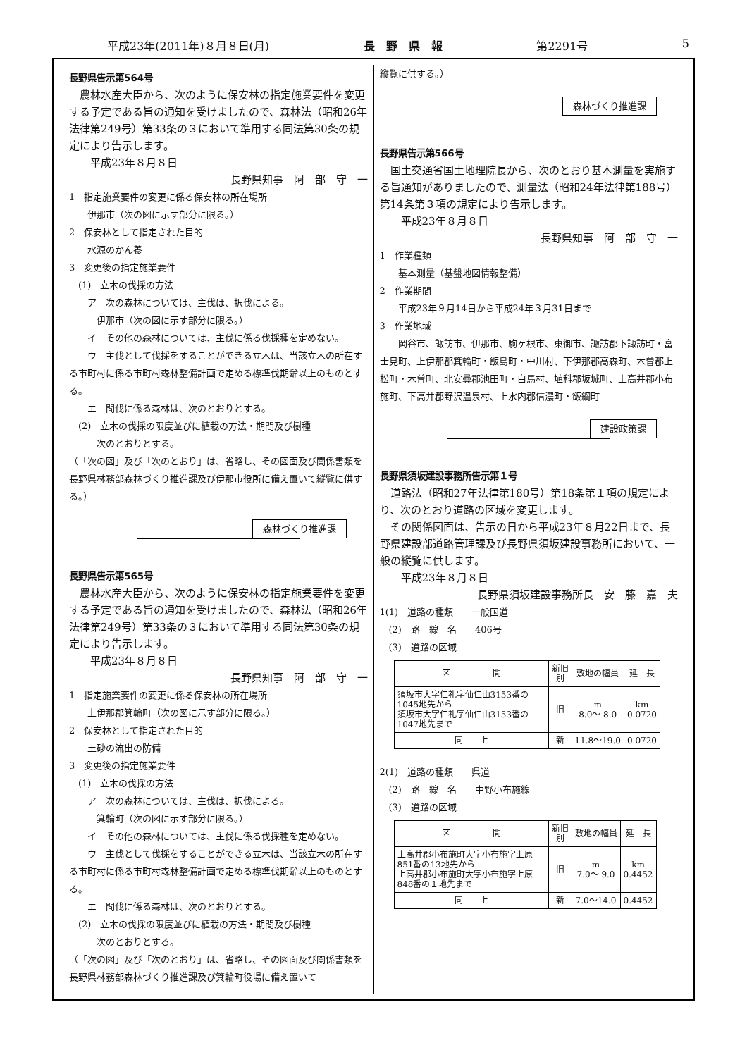平成23年(2011年)８月８日(月) 長　野　県　報 第2291号 5
長野県告示第564号
　農林水産大臣から、次のように保安林の指定施業要件を変更する予定である旨の通知を受けましたので、森林法（昭和26年法律第249号）第33条の３において準用する同法第30条の規定により告示します。
　　平成23年８月８日
長野県知事　阿　部　守　一　
1　指定施業要件の変更に係る保安林の所在場所
　　伊那市（次の図に示す部分に限る。）
2　保安林として指定された目的
　　水源のかん養
3　変更後の指定施業要件
　(1)　立木の伐採の方法
　　ア　次の森林については、主伐は、択伐による。
　　　伊那市（次の図に示す部分に限る。）
　　イ　その他の森林については、主伐に係る伐採種を定めない。
　　ウ　主伐として伐採をすることができる立木は、当該立木の所在する市町村に係る市町村森林整備計画で定める標準伐期齢以上のものとする。
　　エ　間伐に係る森林は、次のとおりとする。
　(2)　立木の伐採の限度並びに植栽の方法・期間及び樹種
　　　次のとおりとする。
（「次の図」及び「次のとおり」は、省略し、その図面及び関係書類を長野県林務部森林づくり推進課及び伊那市役所に備え置いて縦覧に供する。）
森林づくり推進課
長野県告示第565号
　農林水産大臣から、次のように保安林の指定施業要件を変更する予定である旨の通知を受けましたので、森林法（昭和26年法律第249号）第33条の３において準用する同法第30条の規定により告示します。
　　平成23年８月８日
長野県知事　阿　部　守　一　
1　指定施業要件の変更に係る保安林の所在場所
　　上伊那郡箕輪町（次の図に示す部分に限る。）
2　保安林として指定された目的
　　土砂の流出の防備
3　変更後の指定施業要件
　(1)　立木の伐採の方法
　　ア　次の森林については、主伐は、択伐による。
　　　箕輪町（次の図に示す部分に限る。）
　　イ　その他の森林については、主伐に係る伐採種を定めない。
　　ウ　主伐として伐採をすることができる立木は、当該立木の所在する市町村に係る市町村森林整備計画で定める標準伐期齢以上のものとする。
　　エ　間伐に係る森林は、次のとおりとする。
　(2)　立木の伐採の限度並びに植栽の方法・期間及び樹種
　　　次のとおりとする。
（「次の図」及び「次のとおり」は、省略し、その図面及び関係書類を長野県林務部森林づくり推進課及び箕輪町役場に備え置いて
縦覧に供する。）
森林づくり推進課
長野県告示第566号
　国土交通省国土地理院長から、次のとおり基本測量を実施する旨通知がありましたので、測量法（昭和24年法律第188号）第14条第３項の規定により告示します。
　　平成23年８月８日
長野県知事　阿　部　守　一　
1　作業種類
　　基本測量（基盤地図情報整備）
2　作業期間
　　平成23年９月14日から平成24年３月31日まで
3　作業地域
　　岡谷市、諏訪市、伊那市、駒ヶ根市、東御市、諏訪郡下諏訪町・富士見町、上伊那郡箕輪町・飯島町・中川村、下伊那郡高森町、木曽郡上松町・木曽町、北安曇郡池田町・白馬村、埴科郡坂城町、上高井郡小布施町、下高井郡野沢温泉村、上水内郡信濃町・飯綱町
建設政策課
長野県須坂建設事務所告示第１号
　道路法（昭和27年法律第180号）第18条第１項の規定により、次のとおり道路の区域を変更します。
　その関係図面は、告示の日から平成23年８月22日まで、長野県建設部道路管理課及び長野県須坂建設事務所において、一般の縦覧に供します。
　　平成23年８月８日
長野県須坂建設事務所長　安　藤　嘉　夫　
1(1)　道路の種類　　一般国道
　(2)　路　線　名　　406号
　(3)　道路の区域
| 区 間 | 新旧 別 | 敷地の幅員 | 延 長 |
| --- | --- | --- | --- |
| 須坂市大字仁礼字仙仁山3153番の1045地先から 須坂市大字仁礼字仙仁山3153番の1047地先まで | 旧 | m 8.0～ 8.0 | km 0.0720 |
| 同 上 | 新 | 11.8～19.0 | 0.0720 |
2(1)　道路の種類　　県道
　(2)　路　線　名　　中野小布施線
　(3)　道路の区域
| 区 間 | 新旧 別 | 敷地の幅員 | 延 長 |
| --- | --- | --- | --- |
| 上高井郡小布施町大字小布施字上原851番の13地先から 上高井郡小布施町大字小布施字上原848番の１地先まで | 旧 | m 7.0～ 9.0 | km 0.4452 |
| 同 上 | 新 | 7.0～14.0 | 0.4452 |